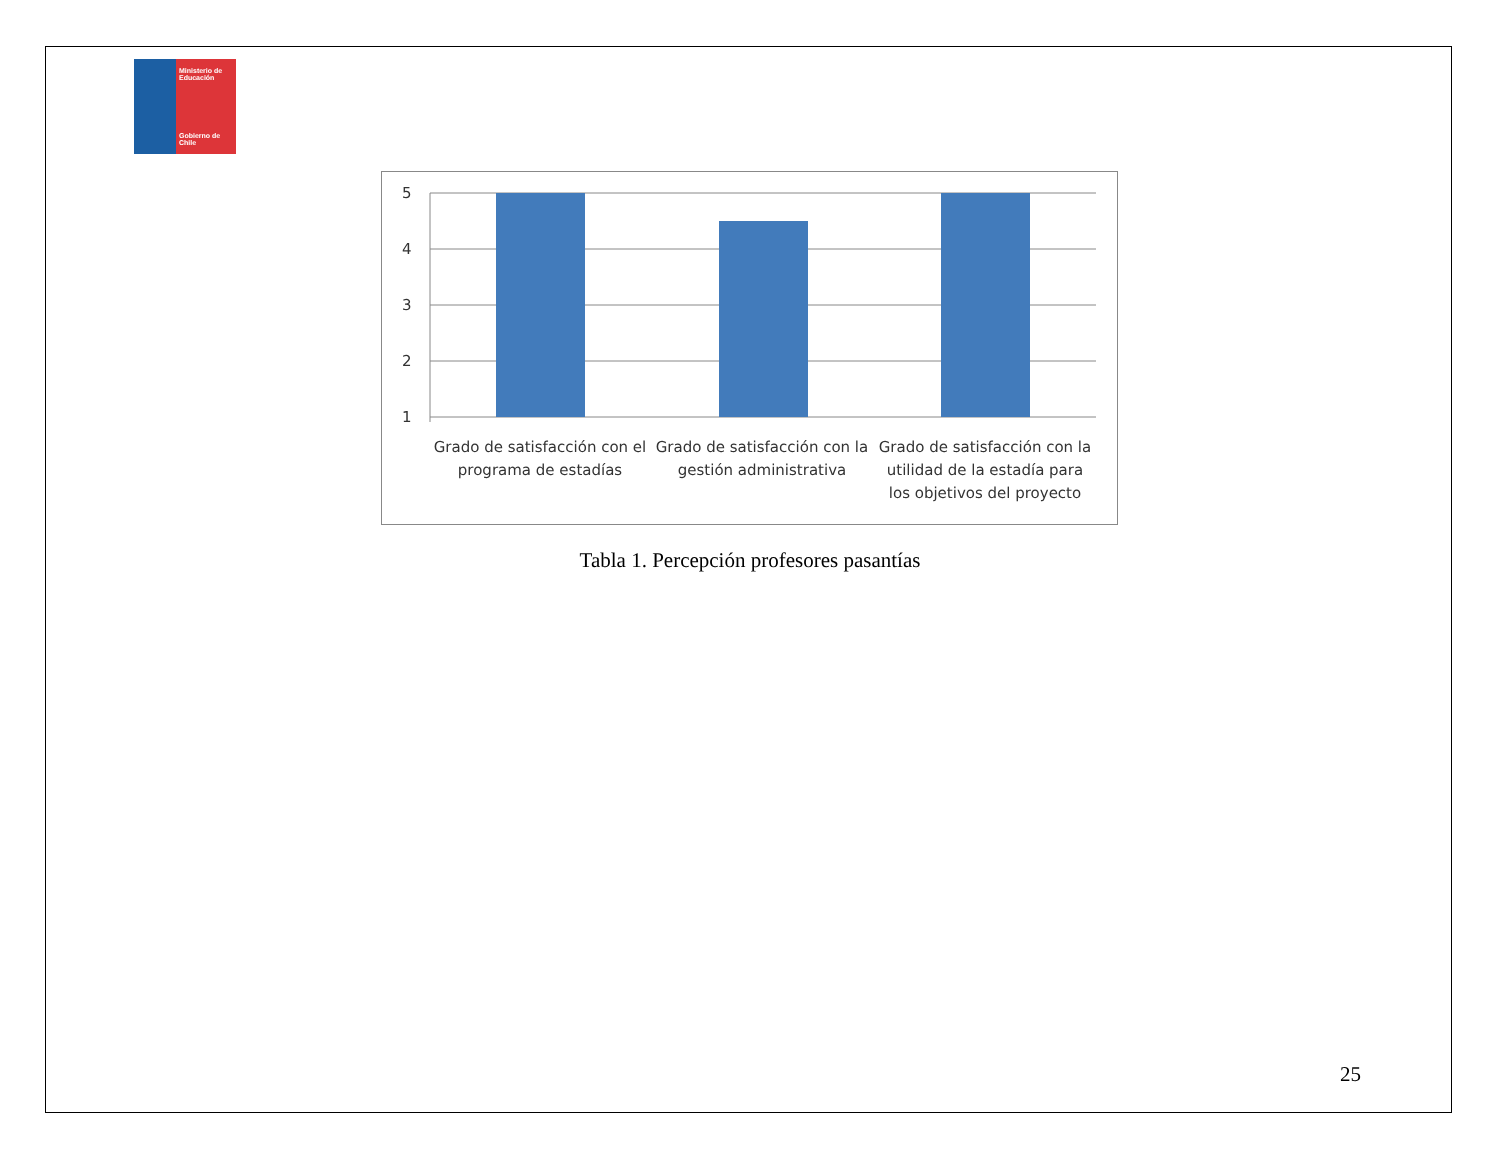Ministerio de Educación
Gobierno de Chile
5
4
3
2
1
Grado de satisfacción con el programa de estadías
Grado de satisfacción con la gestión administrativa
Grado de satisfacción con la utilidad de la estadía para los objetivos del proyecto
Tabla 1. Percepción profesores pasantías
25